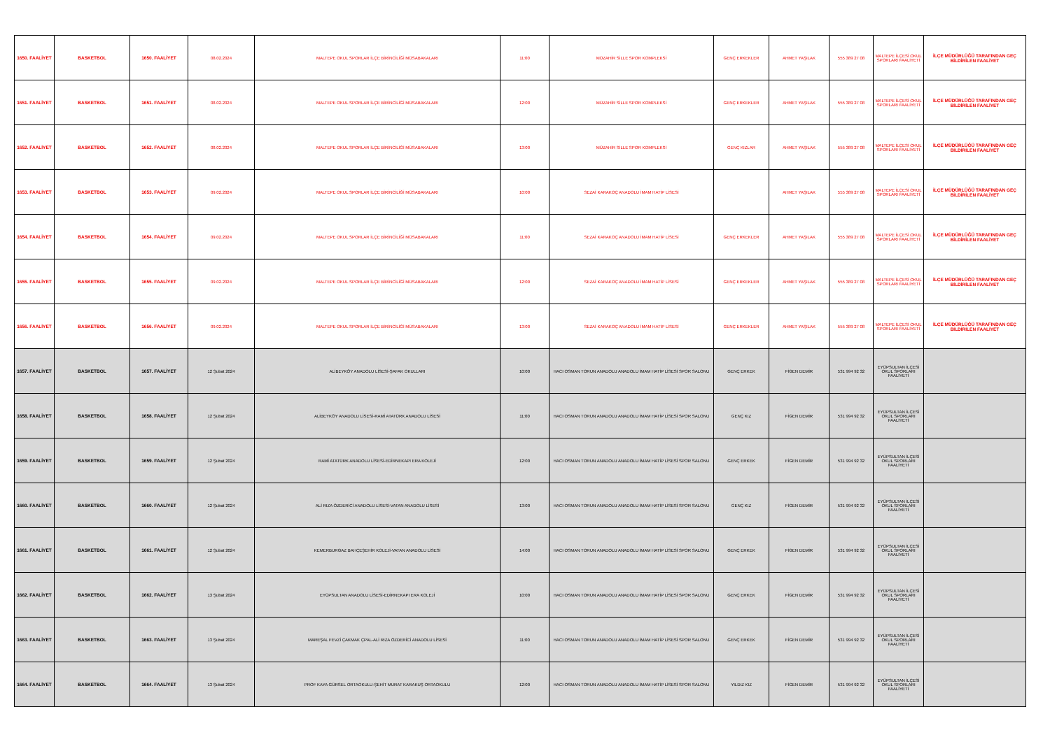| 1650. FAALİYET | BASKETBOL | 1650. FAALİYET | 08.02.2024 | MALTEPE OKUL SPORLAR İLÇE BİRİNCİLİĞİ MÜSABAKALARI | 11:00 | MÜZAHİR SİLLE SPOR KOMPLEKSİ | GENÇ ERKEKLER | AHMET YAŞILAK | 555 389 27 08 | MALTEPE İLÇESİ OKUL SPORLARI FAALİYETİ | İLÇE MÜDÜRLÜĞÜ TARAFINDAN GEÇ BİLDİRİLEN FAALİYET |
| 1651. FAALİYET | BASKETBOL | 1651. FAALİYET | 08.02.2024 | MALTEPE OKUL SPORLAR İLÇE BİRİNCİLİĞİ MÜSABAKALARI | 12:00 | MÜZAHİR SİLLE SPOR KOMPLEKSİ | GENÇ ERKEKLER | AHMET YAŞILAK | 555 389 27 08 | MALTEPE İLÇESİ OKUL SPORLARI FAALİYETİ | İLÇE MÜDÜRLÜĞÜ TARAFINDAN GEÇ BİLDİRİLEN FAALİYET |
| 1652. FAALİYET | BASKETBOL | 1652. FAALİYET | 08.02.2024 | MALTEPE OKUL SPORLAR İLÇE BİRİNCİLİĞİ MÜSABAKALARI | 13:00 | MÜZAHİR SİLLE SPOR KOMPLEKSİ | GENÇ KIZLAR | AHMET YAŞILAK | 555 389 27 08 | MALTEPE İLÇESİ OKUL SPORLARI FAALİYETİ | İLÇE MÜDÜRLÜĞÜ TARAFINDAN GEÇ BİLDİRİLEN FAALİYET |
| 1653. FAALİYET | BASKETBOL | 1653. FAALİYET | 09.02.2024 | MALTEPE OKUL SPORLAR İLÇE BİRİNCİLİĞİ MÜSABAKALARI | 10:00 | SEZAİ KARAKOÇ ANADOLU İMAM HATİP LİSESİ | | AHMET YAŞILAK | 555 389 27 08 | MALTEPE İLÇESİ OKUL SPORLARI FAALİYETİ | İLÇE MÜDÜRLÜĞÜ TARAFINDAN GEÇ BİLDİRİLEN FAALİYET |
| 1654. FAALİYET | BASKETBOL | 1654. FAALİYET | 09.02.2024 | MALTEPE OKUL SPORLAR İLÇE BİRİNCİLİĞİ MÜSABAKALARI | 11:00 | SEZAİ KARAKOÇ ANADOLU İMAM HATİP LİSESİ | GENÇ ERKEKLER | AHMET YAŞILAK | 555 389 27 08 | MALTEPE İLÇESİ OKUL SPORLARI FAALİYETİ | İLÇE MÜDÜRLÜĞÜ TARAFINDAN GEÇ BİLDİRİLEN FAALİYET |
| 1655. FAALİYET | BASKETBOL | 1655. FAALİYET | 09.02.2024 | MALTEPE OKUL SPORLAR İLÇE BİRİNCİLİĞİ MÜSABAKALARI | 12:00 | SEZAİ KARAKOÇ ANADOLU İMAM HATİP LİSESİ | GENÇ ERKEKLER | AHMET YAŞILAK | 555 389 27 08 | MALTEPE İLÇESİ OKUL SPORLARI FAALİYETİ | İLÇE MÜDÜRLÜĞÜ TARAFINDAN GEÇ BİLDİRİLEN FAALİYET |
| 1656. FAALİYET | BASKETBOL | 1656. FAALİYET | 09.02.2024 | MALTEPE OKUL SPORLAR İLÇE BİRİNCİLİĞİ MÜSABAKALARI | 13:00 | SEZAİ KARAKOÇ ANADOLU İMAM HATİP LİSESİ | GENÇ ERKEKLER | AHMET YAŞILAK | 555 389 27 08 | MALTEPE İLÇESİ OKUL SPORLARI FAALİYETİ | İLÇE MÜDÜRLÜĞÜ TARAFINDAN GEÇ BİLDİRİLEN FAALİYET |
| 1657. FAALİYET | BASKETBOL | 1657. FAALİYET | 12 Şubat 2024 | ALİBEYKÖY ANADOLU LİSESİ-ŞAFAK OKULLARI | 10:00 | HACI OSMAN TORUN ANADOLU ANADOLU İMAM HATİP LİSESİ SPOR SALONU | GENÇ ERKEK | FİGEN DEMİR | 531 994 92 32 | EYÜPSULTAN İLÇESİ OKUL SPORLARI FAALİYETİ | |
| 1658. FAALİYET | BASKETBOL | 1658. FAALİYET | 12 Şubat 2024 | ALİBEYKÖY ANADOLU LİSESİ-RAMİ ATATÜRK ANADOLU LİSESİ | 11:00 | HACI OSMAN TORUN ANADOLU ANADOLU İMAM HATİP LİSESİ SPOR SALONU | GENÇ KIZ | FİGEN DEMİR | 531 994 92 32 | EYÜPSULTAN İLÇESİ OKUL SPORLARI FAALİYETİ | |
| 1659. FAALİYET | BASKETBOL | 1659. FAALİYET | 12 Şubat 2024 | RAMİ ATATÜRK ANADOLU LİSESİ-EDİRNEKAPI ERA KOLEJİ | 12:00 | HACI OSMAN TORUN ANADOLU ANADOLU İMAM HATİP LİSESİ SPOR SALONU | GENÇ ERKEK | FİGEN DEMİR | 531 994 92 32 | EYÜPSULTAN İLÇESİ OKUL SPORLARI FAALİYETİ | |
| 1660. FAALİYET | BASKETBOL | 1660. FAALİYET | 12 Şubat 2024 | ALİ RIZA ÖZDERİCİ ANADOLU LİSESİ-VATAN ANADOLU LİSESİ | 13:00 | HACI OSMAN TORUN ANADOLU ANADOLU İMAM HATİP LİSESİ SPOR SALONU | GENÇ KIZ | FİGEN DEMİR | 531 994 92 32 | EYÜPSULTAN İLÇESİ OKUL SPORLARI FAALİYETİ | |
| 1661. FAALİYET | BASKETBOL | 1661. FAALİYET | 12 Şubat 2024 | KEMERBURGAZ BAHÇEŞEHİR KOLEJİ-VATAN ANADOLU LİSESİ | 14:00 | HACI OSMAN TORUN ANADOLU ANADOLU İMAM HATİP LİSESİ SPOR SALONU | GENÇ ERKEK | FİGEN DEMİR | 531 994 92 32 | EYÜPSULTAN İLÇESİ OKUL SPORLARI FAALİYETİ | |
| 1662. FAALİYET | BASKETBOL | 1662. FAALİYET | 13 Şubat 2024 | EYÜPSULTAN ANADOLU LİSESİ-EDİRNEKAPI ERA KOLEJİ | 10:00 | HACI OSMAN TORUN ANADOLU ANADOLU İMAM HATİP LİSESİ SPOR SALONU | GENÇ ERKEK | FİGEN DEMİR | 531 994 92 32 | EYÜPSULTAN İLÇESİ OKUL SPORLARI FAALİYETİ | |
| 1663. FAALİYET | BASKETBOL | 1663. FAALİYET | 13 Şubat 2024 | MAREŞAL FEVZİ ÇAKMAK ÇPAL-ALİ RIZA ÖZDERİCİ ANADOLU LİSESİ | 11:00 | HACI OSMAN TORUN ANADOLU ANADOLU İMAM HATİP LİSESİ SPOR SALONU | GENÇ ERKEK | FİGEN DEMİR | 531 994 92 32 | EYÜPSULTAN İLÇESİ OKUL SPORLARI FAALİYETİ | |
| 1664. FAALİYET | BASKETBOL | 1664. FAALİYET | 13 Şubat 2024 | PROF KAYA GÜRSEL ORTAOKULU-ŞEHİT MURAT KARAKUŞ ORTAOKULU | 12:00 | HACI OSMAN TORUN ANADOLU ANADOLU İMAM HATİP LİSESİ SPOR SALONU | YILDIZ KIZ | FİGEN DEMİR | 531 994 92 32 | EYÜPSULTAN İLÇESİ OKUL SPORLARI FAALİYETİ | |